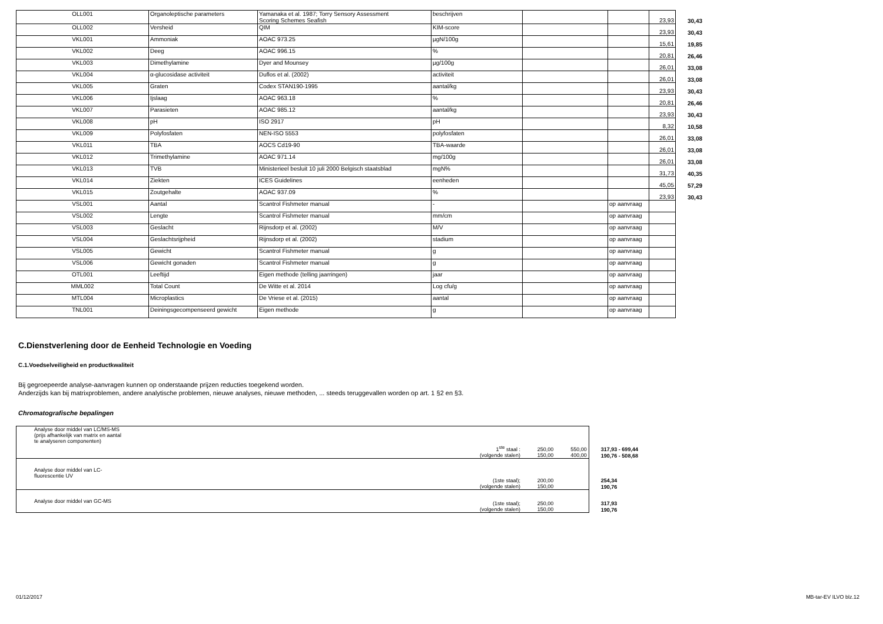| OLL001 | Organoleptische parameters | Yamanaka et al. 1987; Torry Sensory Assessment Scoring Schemes Seafish | beschrijven | | | 23,93 | 30,43 |
| OLL002 | Versheid | QIM | KIM-score | | | 23,93 | 30,43 |
| VKL001 | Ammoniak | AOAC 973.25 | µgN/100g | | | 15,61 | 19,85 |
| VKL002 | Deeg | AOAC 996.15 | % | | | 20,81 | 26,46 |
| VKL003 | Dimethylamine | Dyer and Mounsey | µg/100g | | | 26,01 | 33,08 |
| VKL004 | α-glucosidase activiteit | Duflos et al. (2002) | activiteit | | | 26,01 | 33,08 |
| VKL005 | Graten | Codex STAN190-1995 | aantal/kg | | | 23,93 | 30,43 |
| VKL006 | Ijslaag | AOAC 963.18 | % | | | 20,81 | 26,46 |
| VKL007 | Parasieten | AOAC 985.12 | aantal/kg | | | 23,93 | 30,43 |
| VKL008 | pH | ISO 2917 | pH | | | 8,32 | 10,58 |
| VKL009 | Polyfosfaten | NEN-ISO 5553 | polyfosfaten | | | 26,01 | 33,08 |
| VKL011 | TBA | AOCS Cd19-90 | TBA-waarde | | | 26,01 | 33,08 |
| VKL012 | Trimethylamine | AOAC 971.14 | mg/100g | | | 26,01 | 33,08 |
| VKL013 | TVB | Ministerieel besluit 10 juli 2000 Belgisch staatsblad | mgN% | | | 31,73 | 40,35 |
| VKL014 | Ziekten | ICES Guidelines | eenheden | | | 45,05 | 57,29 |
| VKL015 | Zoutgehalte | AOAC 937.09 | % | | | 23,93 | 30,43 |
| VSL001 | Aantal | Scantrol Fishmeter manual | - | | op aanvraag | | |
| VSL002 | Lengte | Scantrol Fishmeter manual | mm/cm | | op aanvraag | | |
| VSL003 | Geslacht | Rijnsdorp et al. (2002) | M/V | | op aanvraag | | |
| VSL004 | Geslachtsrijpheid | Rijnsdorp et al. (2002) | stadium | | op aanvraag | | |
| VSL005 | Gewicht | Scantrol Fishmeter manual | g | | op aanvraag | | |
| VSL006 | Gewicht gonaden | Scantrol Fishmeter manual | g | | op aanvraag | | |
| OTL001 | Leeftijd | Eigen methode (telling jaarringen) | jaar | | op aanvraag | | |
| MML002 | Total Count | De Witte et al. 2014 | Log cfu/g | | op aanvraag | | |
| MTL004 | Microplastics | De Vriese et al. (2015) | aantal | | op aanvraag | | |
| TNL001 | Deiningsgecompenseerd gewicht | Eigen methode | g | | op aanvraag | | |
C.Dienstverlening door de Eenheid Technologie en Voeding
C.1.Voedselveiligheid en productkwaliteit
Bij gegroepeerde analyse-aanvragen kunnen op onderstaande prijzen reducties toegekend worden.
Anderzijds kan bij matrixproblemen, andere analytische problemen, nieuwe analyses, nieuwe methoden, ... steeds teruggevallen worden op art. 1 §2 en §3.
Chromatografische bepalingen
| Analyse door middel van LC/MS-MS (prijs afhankelijk van matrix en aantal te analyseren componenten) | 1<sup>ste</sup> staal : | 250,00 | 550,00 | 317,93 - 699,44 |
| | (volgende stalen) | 150,00 | 400,00 | 190,76 - 508,68 |
| Analyse door middel van LC- fluorescentie UV | (1ste staal); | 200,00 | | 254,34 |
| | (volgende stalen) | 150,00 | | 190,76 |
| Analyse door middel van GC-MS | (1ste staal); | 250,00 | | 317,93 |
| | (volgende stalen) | 150,00 | | 190,76 |
01/12/2017 MB-tar-EV ILVO blz.12